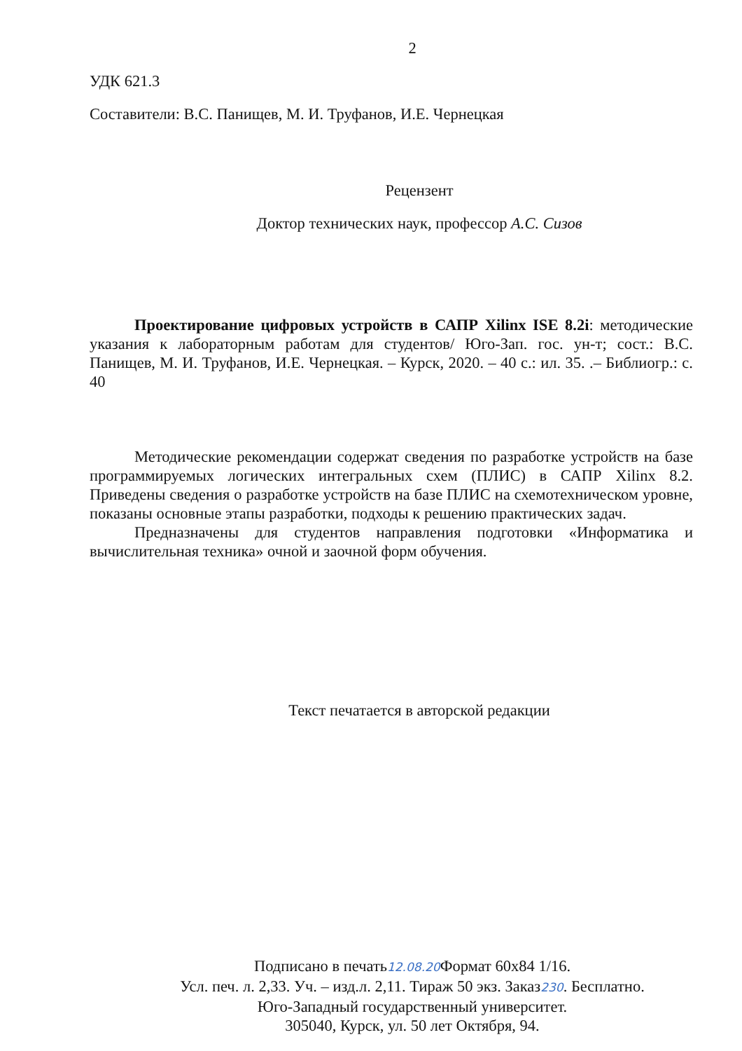2
УДК 621.3
Составители: В.С. Панищев, М. И. Труфанов, И.Е. Чернецкая
Рецензент
Доктор технических наук, профессор А.С. Сизов
Проектирование цифровых устройств в САПР Xilinx ISE 8.2i: методические указания к лабораторным работам для студентов/ Юго-Зап. гос. ун-т; сост.: В.С. Панищев, М. И. Труфанов, И.Е. Чернецкая. – Курск, 2020. – 40 с.: ил. 35. .– Библиогр.: с. 40
Методические рекомендации содержат сведения по разработке устройств на базе программируемых логических интегральных схем (ПЛИС) в САПР Xilinx 8.2. Приведены сведения о разработке устройств на базе ПЛИС на схемотехническом уровне, показаны основные этапы разработки, подходы к решению практических задач.
Предназначены для студентов направления подготовки «Информатика и вычислительная техника» очной и заочной форм обучения.
Текст печатается в авторской редакции
Подписано в печать12.08.20 Формат 60х84 1/16.
Усл. печ. л. 2,33. Уч. – изд.л. 2,11. Тираж 50 экз. Заказ230. Бесплатно.
Юго-Западный государственный университет.
305040, Курск, ул. 50 лет Октября, 94.